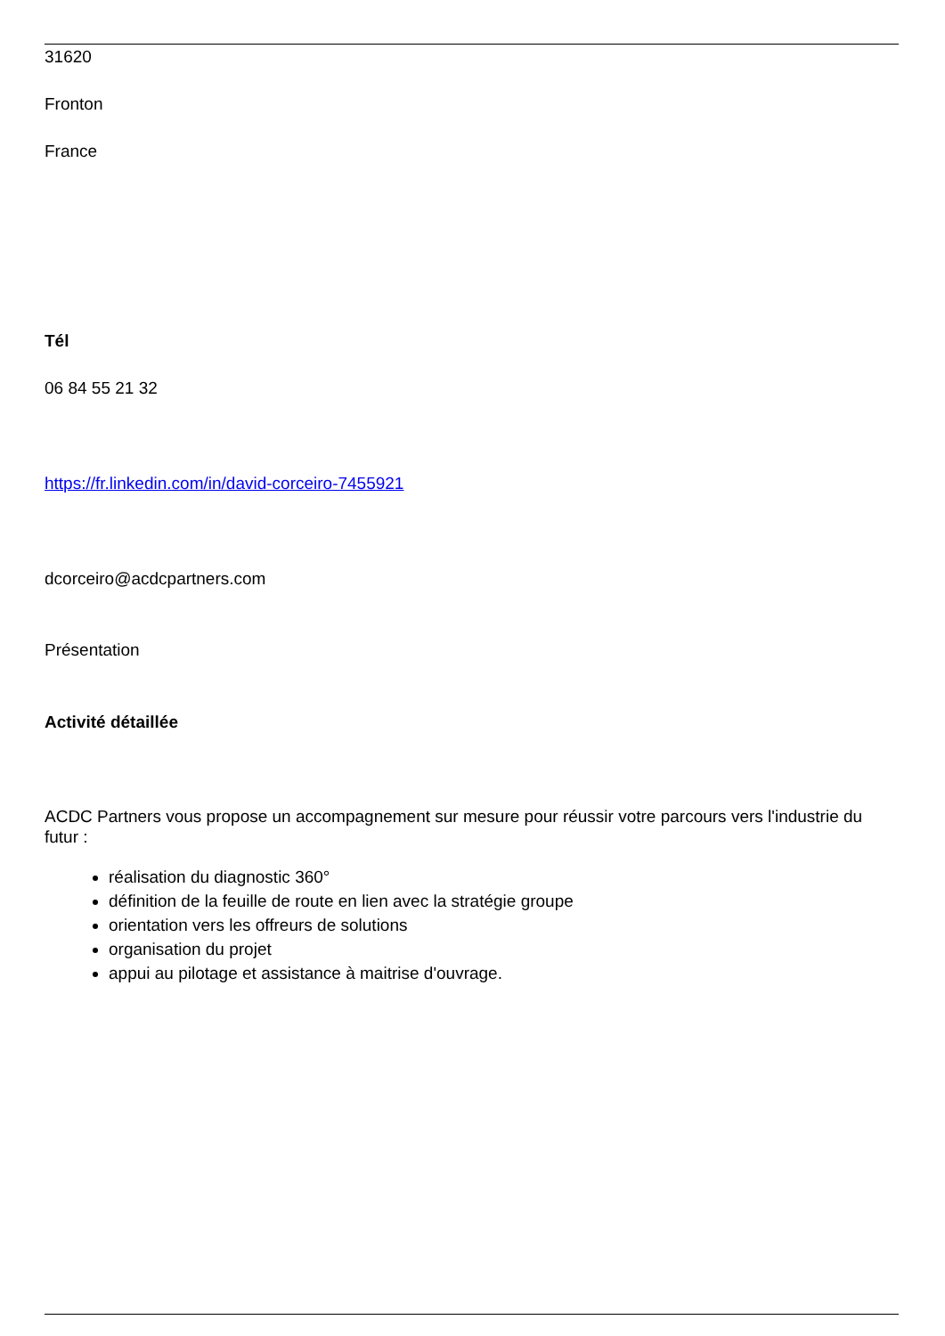31620
Fronton
France
Tél
06 84 55 21 32
https://fr.linkedin.com/in/david-corceiro-7455921
dcorceiro@acdcpartners.com
Présentation
Activité détaillée
ACDC Partners vous propose un accompagnement sur mesure pour réussir votre parcours vers l'industrie du futur :
réalisation du diagnostic 360°
définition de la feuille de route en lien avec la stratégie groupe
orientation vers les offreurs de solutions
organisation du projet
appui au pilotage et assistance à maitrise d'ouvrage.